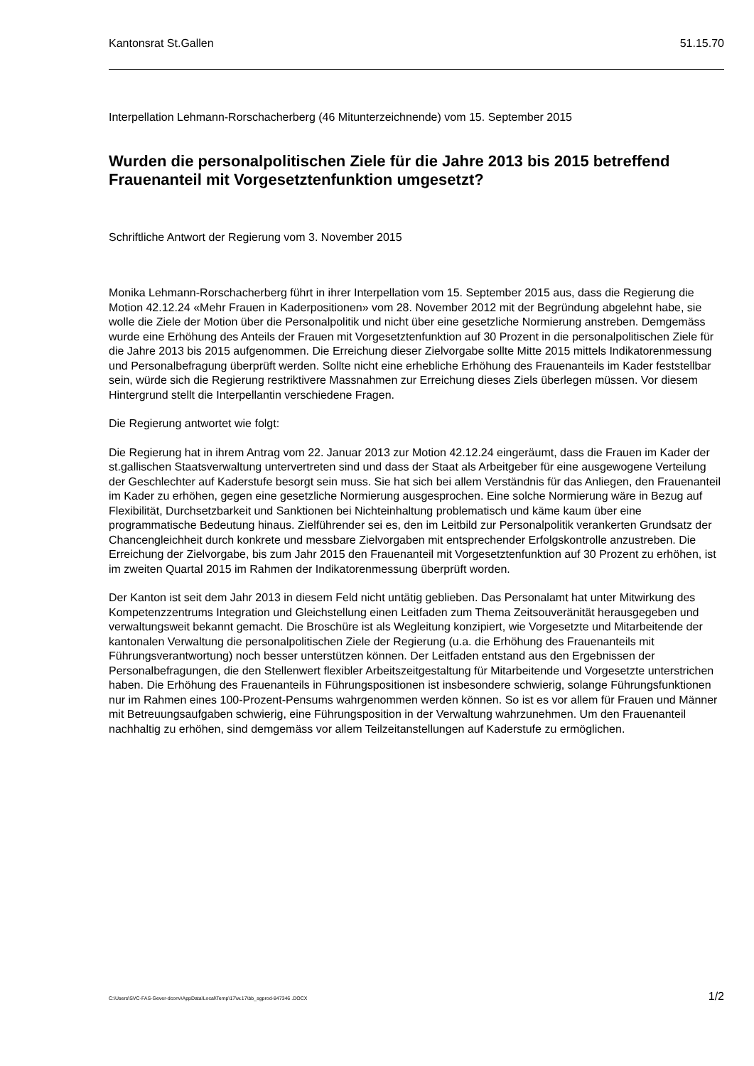Kantonsrat St.Gallen 51.15.70
Interpellation Lehmann-Rorschacherberg (46 Mitunterzeichnende) vom 15. September 2015
Wurden die personalpolitischen Ziele für die Jahre 2013 bis 2015 betreffend Frauenanteil mit Vorgesetztenfunktion umgesetzt?
Schriftliche Antwort der Regierung vom 3. November 2015
Monika Lehmann-Rorschacherberg führt in ihrer Interpellation vom 15. September 2015 aus, dass die Regierung die Motion 42.12.24 «Mehr Frauen in Kaderpositionen» vom 28. November 2012 mit der Begründung abgelehnt habe, sie wolle die Ziele der Motion über die Personalpolitik und nicht über eine gesetzliche Normierung anstreben. Demgemäss wurde eine Erhöhung des Anteils der Frauen mit Vorgesetztenfunktion auf 30 Prozent in die personalpolitischen Ziele für die Jahre 2013 bis 2015 aufgenommen. Die Erreichung dieser Zielvorgabe sollte Mitte 2015 mittels Indikatorenmessung und Personalbefragung überprüft werden. Sollte nicht eine erhebliche Erhöhung des Frauenanteils im Kader feststellbar sein, würde sich die Regierung restriktivere Massnahmen zur Erreichung dieses Ziels überlegen müssen. Vor diesem Hintergrund stellt die Interpellantin verschiedene Fragen.
Die Regierung antwortet wie folgt:
Die Regierung hat in ihrem Antrag vom 22. Januar 2013 zur Motion 42.12.24 eingeräumt, dass die Frauen im Kader der st.gallischen Staatsverwaltung untervertreten sind und dass der Staat als Arbeitgeber für eine ausgewogene Verteilung der Geschlechter auf Kaderstufe besorgt sein muss. Sie hat sich bei allem Verständnis für das Anliegen, den Frauenanteil im Kader zu erhöhen, gegen eine gesetzliche Normierung ausgesprochen. Eine solche Normierung wäre in Bezug auf Flexibilität, Durchsetzbarkeit und Sanktionen bei Nichteinhaltung problematisch und käme kaum über eine programmatische Bedeutung hinaus. Zielführender sei es, den im Leitbild zur Personalpolitik verankerten Grundsatz der Chancengleichheit durch konkrete und messbare Zielvorgaben mit entsprechender Erfolgskontrolle anzustreben. Die Erreichung der Zielvorgabe, bis zum Jahr 2015 den Frauenanteil mit Vorgesetztenfunktion auf 30 Prozent zu erhöhen, ist im zweiten Quartal 2015 im Rahmen der Indikatorenmessung überprüft worden.
Der Kanton ist seit dem Jahr 2013 in diesem Feld nicht untätig geblieben. Das Personalamt hat unter Mitwirkung des Kompetenzzentrums Integration und Gleichstellung einen Leitfaden zum Thema Zeitsouveränität herausgegeben und verwaltungsweit bekannt gemacht. Die Broschüre ist als Wegleitung konzipiert, wie Vorgesetzte und Mitarbeitende der kantonalen Verwaltung die personalpolitischen Ziele der Regierung (u.a. die Erhöhung des Frauenanteils mit Führungsverantwortung) noch besser unterstützen können. Der Leitfaden entstand aus den Ergebnissen der Personalbefragungen, die den Stellenwert flexibler Arbeitszeitgestaltung für Mitarbeitende und Vorgesetzte unterstrichen haben. Die Erhöhung des Frauenanteils in Führungspositionen ist insbesondere schwierig, solange Führungsfunktionen nur im Rahmen eines 100-Prozent-Pensums wahrgenommen werden können. So ist es vor allem für Frauen und Männer mit Betreuungsaufgaben schwierig, eine Führungsposition in der Verwaltung wahrzunehmen. Um den Frauenanteil nachhaltig zu erhöhen, sind demgemäss vor allem Teilzeitanstellungen auf Kaderstufe zu ermöglichen.
C:\Users\SVC-FAS-Gever-dconv\AppData\Local\Temp\17\w.17\bb_sgprod-847346 .DOCX 1/2